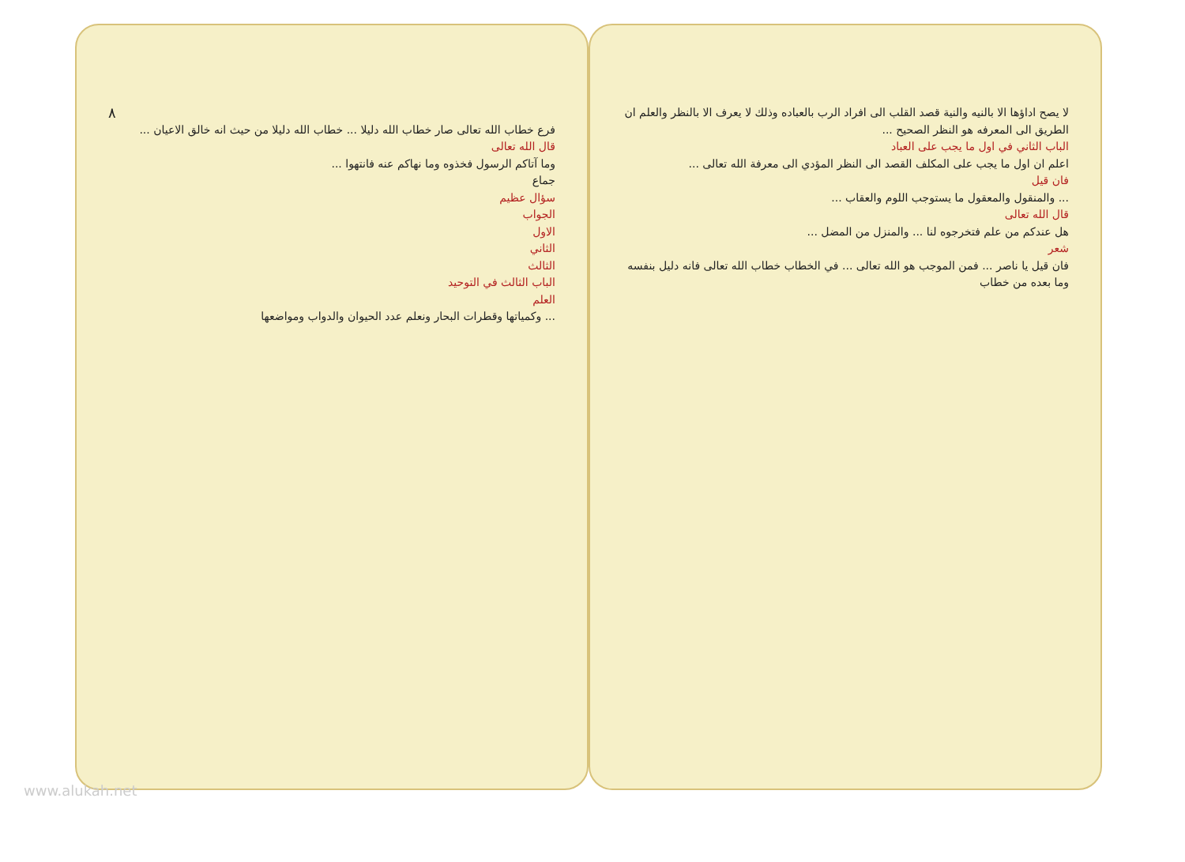لا يصح اداؤها الا بالنيه والنية قصد القلب الى افراد الرب بالعباده وذلك لا يعرف الا بالنظر والعلم ان الطريق الى المعرفه هو النظر الصحيح ...
الباب الثاني في اول ما يجب على العباد
اعلم ان اول ما يجب على المكلف القصد الى النظر المؤدي الى معرفة الله تعالى ...
فان قيل
... والمنقول والمعقول ما يستوجب اللوم والعقاب ...
قال الله تعالى
هل عندكم من علم فتخرجوه لنا ... والمنزل من المضل ...
شعر
فان قيل يا ناصر ... فمن الموجب هو الله تعالى ... في الخطاب خطاب الله تعالى فانه دليل بنفسه وما بعده من خطاب
٨
فرع خطاب الله تعالى صار خطاب الله دليلا ... خطاب الله دليلا من حيث انه خالق الاعيان ...
قال الله تعالى
وما آتاكم الرسول فخذوه وما نهاكم عنه فانتهوا ...
جماع
سؤال عظيم
الجواب
الاول
الثاني
الثالث
الباب الثالث في التوحيد
العلم
... وكمياتها وقطرات البحار ونعلم عدد الحيوان والدواب ومواضعها
www.alukah.net